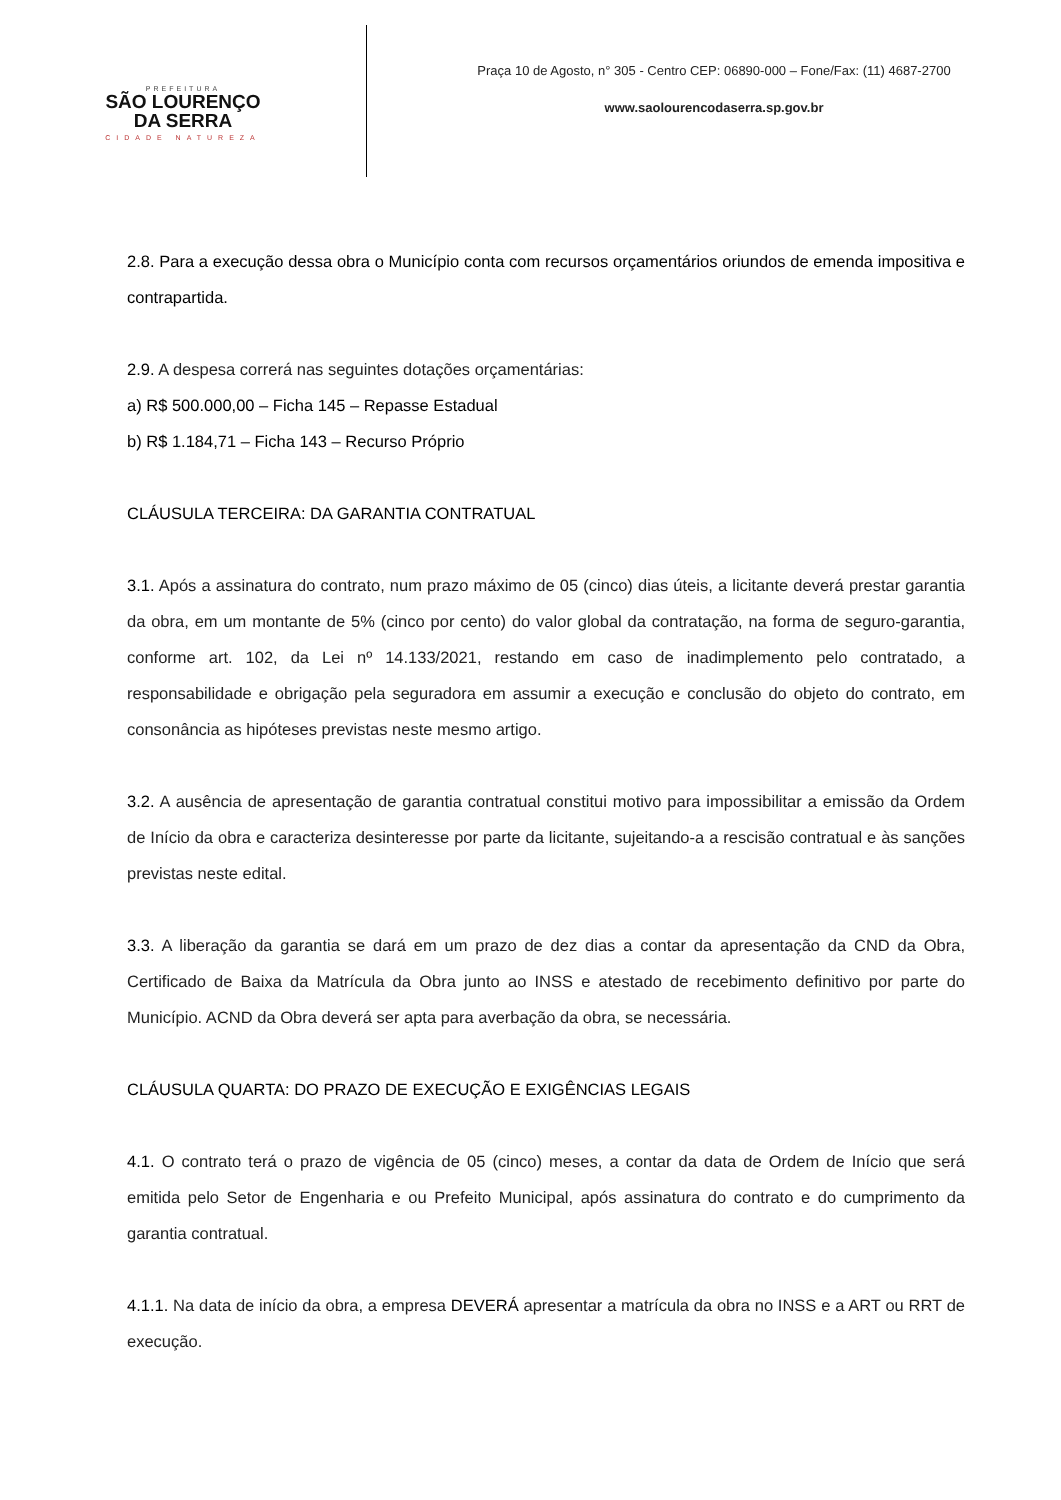PREFEITURA
SÃO LOURENÇO
DA SERRA
CIDADE NATUREZA
Praça 10 de Agosto, n° 305 - Centro CEP: 06890-000 – Fone/Fax: (11) 4687-2700
www.saolourencodaserra.sp.gov.br
2.8. Para a execução dessa obra o Município conta com recursos orçamentários oriundos de emenda impositiva e contrapartida.
2.9. A despesa correrá nas seguintes dotações orçamentárias:
a) R$ 500.000,00 – Ficha 145 – Repasse Estadual
b) R$ 1.184,71 – Ficha 143 – Recurso Próprio
CLÁUSULA TERCEIRA: DA GARANTIA CONTRATUAL
3.1. Após a assinatura do contrato, num prazo máximo de 05 (cinco) dias úteis, a licitante deverá prestar garantia da obra, em um montante de 5% (cinco por cento) do valor global da contratação, na forma de seguro-garantia, conforme art. 102, da Lei nº 14.133/2021, restando em caso de inadimplemento pelo contratado, a responsabilidade e obrigação pela seguradora em assumir a execução e conclusão do objeto do contrato, em consonância as hipóteses previstas neste mesmo artigo.
3.2. A ausência de apresentação de garantia contratual constitui motivo para impossibilitar a emissão da Ordem de Início da obra e caracteriza desinteresse por parte da licitante, sujeitando-a a rescisão contratual e às sanções previstas neste edital.
3.3. A liberação da garantia se dará em um prazo de dez dias a contar da apresentação da CND da Obra, Certificado de Baixa da Matrícula da Obra junto ao INSS e atestado de recebimento definitivo por parte do Município. ACND da Obra deverá ser apta para averbação da obra, se necessária.
CLÁUSULA QUARTA: DO PRAZO DE EXECUÇÃO E EXIGÊNCIAS LEGAIS
4.1. O contrato terá o prazo de vigência de 05 (cinco) meses, a contar da data de Ordem de Início que será emitida pelo Setor de Engenharia e ou Prefeito Municipal, após assinatura do contrato e do cumprimento da garantia contratual.
4.1.1. Na data de início da obra, a empresa DEVERÁ apresentar a matrícula da obra no INSS e a ART ou RRT de execução.